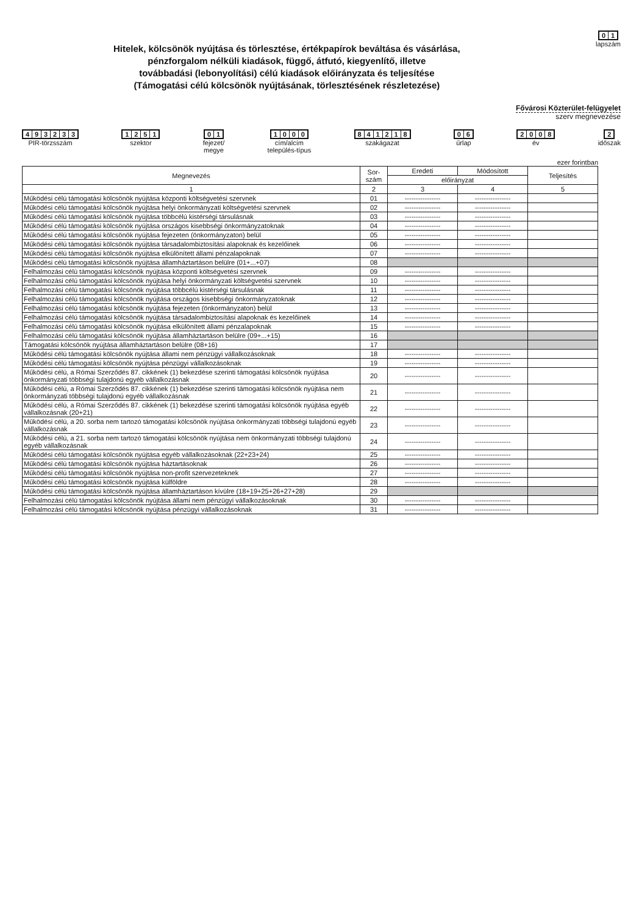Hitelek, kölcsönök nyújtása és törlesztése, értékpapírok beváltása és vásárlása,
pénzforgalom nélküli kiadások, függő, átfutó, kiegyenlítő, illetve
továbbadási (lebonyolítási) célú kiadások előirányzata és teljesítése
(Támogatási célú kölcsönök nyújtásának, törlesztésének részletezése)
01
lapszám
Fővárosi Közterület-felügyelet
szerv megnevezése
493233
PIR-törzsszám
1251
szektor
01
fejezet/
megye
1000
cím/alcím
település-típus
841218
szakágazat
06
űrlap
2008
év
2
időszak
ezer forintban
| Megnevezés | Sor- szám | Eredeti | Módosított | Teljesítés |
| --- | --- | --- | --- | --- |
| | | előirányzat | | |
| 1 | 2 | 3 | 4 | 5 |
| Működési célú támogatási kölcsönök nyújtása központi költségvetési szervnek | 01 | ---------------- | ---------------- | |
| Működési célú támogatási kölcsönök nyújtása helyi önkormányzati költségvetési szervnek | 02 | ---------------- | ---------------- | |
| Működési célú támogatási kölcsönök nyújtása többcélú kistérségi társulásnak | 03 | ---------------- | ---------------- | |
| Működési célú támogatási kölcsönök nyújtása országos kisebbségi önkormányzatoknak | 04 | ---------------- | ---------------- | |
| Működési célú támogatási kölcsönök nyújtása fejezeten (önkormányzaton) belül | 05 | ---------------- | ---------------- | |
| Működési célú támogatási kölcsönök nyújtása társadalombiztosítási alapoknak és kezelőinek | 06 | ---------------- | ---------------- | |
| Működési célú támogatási kölcsönök nyújtása elkülönített állami pénzalapoknak | 07 | ---------------- | ---------------- | |
| Működési célú támogatási kölcsönök nyújtása államháztartáson belülre (01+...+07) | 08 | | | |
| Felhalmozási célú támogatási kölcsönök nyújtása központi költségvetési szervnek | 09 | ---------------- | ---------------- | |
| Felhalmozási célú támogatási kölcsönök nyújtása helyi önkormányzati költségvetési szervnek | 10 | ---------------- | ---------------- | |
| Felhalmozási célú támogatási kölcsönök nyújtása többcélú kistérségi társulásnak | 11 | ---------------- | ---------------- | |
| Felhalmozási célú támogatási kölcsönök nyújtása országos kisebbségi önkormányzatoknak | 12 | ---------------- | ---------------- | |
| Felhalmozási célú támogatási kölcsönök nyújtása fejezeten (önkormányzaton) belül | 13 | ---------------- | ---------------- | |
| Felhalmozási célú támogatási kölcsönök nyújtása társadalombiztosítási alapoknak és kezelőinek | 14 | ---------------- | ---------------- | |
| Felhalmozási célú támogatási kölcsönök nyújtása elkülönített állami pénzalapoknak | 15 | ---------------- | ---------------- | |
| Felhalmozási célú támogatási kölcsönök nyújtása államháztartáson belülre (09+...+15) | 16 | | | |
| Támogatási kölcsönök nyújtása államháztartáson belülre (08+16) | 17 | | | |
| Működési célú támogatási kölcsönök nyújtása állami nem pénzügyi vállalkozásoknak | 18 | ---------------- | ---------------- | |
| Működési célú támogatási kölcsönök nyújtása pénzügyi vállalkozásoknak | 19 | ---------------- | ---------------- | |
| Működési célú, a Római Szerződés 87. cikkének (1) bekezdése szerinti támogatási kölcsönök nyújtása önkormányzati többségi tulajdonú egyéb vállalkozásnak | 20 | ---------------- | ---------------- | |
| Működési célú, a Római Szerződés 87. cikkének (1) bekezdése szerinti támogatási kölcsönök nyújtása nem önkormányzati többségi tulajdonú egyéb vállalkozásnak | 21 | ---------------- | ---------------- | |
| Működési célú, a Római Szerződés 87. cikkének (1) bekezdése szerinti támogatási kölcsönök nyújtása egyéb vállalkozásnak (20+21) | 22 | ---------------- | ---------------- | |
| Működési célú, a 20. sorba nem tartozó támogatási kölcsönök nyújtása önkormányzati többségi tulajdonú egyéb vállalkozásnak | 23 | ---------------- | ---------------- | |
| Működési célú, a 21. sorba nem tartozó támogatási kölcsönök nyújtása nem önkormányzati többségi tulajdonú egyéb vállalkozásnak | 24 | ---------------- | ---------------- | |
| Működési célú támogatási kölcsönök nyújtása egyéb vállalkozásoknak (22+23+24) | 25 | ---------------- | ---------------- | |
| Működési célú támogatási kölcsönök nyújtása háztartásoknak | 26 | ---------------- | ---------------- | |
| Működési célú támogatási kölcsönök nyújtása non-profit szervezeteknek | 27 | ---------------- | ---------------- | |
| Működési célú támogatási kölcsönök nyújtása külföldre | 28 | ---------------- | ---------------- | |
| Működési célú támogatási kölcsönök nyújtása államháztartáson kívülre (18+19+25+26+27+28) | 29 | | | |
| Felhalmozási célú támogatási kölcsönök nyújtása állami nem pénzügyi vállalkozásoknak | 30 | ---------------- | ---------------- | |
| Felhalmozási célú támogatási kölcsönök nyújtása pénzügyi vállalkozásoknak | 31 | ---------------- | ---------------- | |